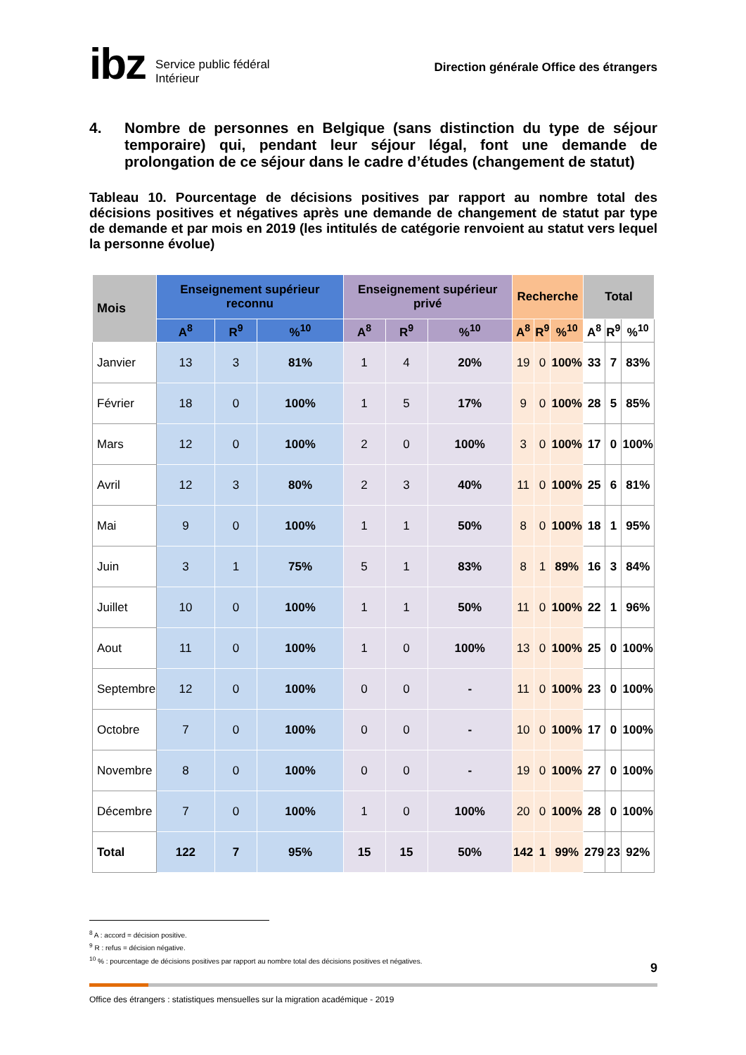ibz Service public fédéral
Intérieur
Direction générale Office des étrangers
4. Nombre de personnes en Belgique (sans distinction du type de séjour temporaire) qui, pendant leur séjour légal, font une demande de prolongation de ce séjour dans le cadre d’études (changement de statut)
Tableau 10. Pourcentage de décisions positives par rapport au nombre total des décisions positives et négatives après une demande de changement de statut par type de demande et par mois en 2019 (les intitulés de catégorie renvoient au statut vers lequel la personne évolue)
| Mois | Enseignement supérieur reconnu | | | Enseignement supérieur privé | | | Recherche | | | Total | | |
| --- | --- | --- | --- | --- | --- | --- | --- | --- | --- | --- | --- | --- |
| | A<sup>8</sup> | R<sup>9</sup> | %<sup>10</sup> | A<sup>8</sup> | R<sup>9</sup> | %<sup>10</sup> | A<sup>8</sup> | R<sup>9</sup> | %<sup>10</sup> | A<sup>8</sup> | R<sup>9</sup> | %<sup>10</sup> |
| Janvier | 13 | 3 | 81% | 1 | 4 | 20% | 19 | 0 | 100% | 33 | 7 | 83% |
| Février | 18 | 0 | 100% | 1 | 5 | 17% | 9 | 0 | 100% | 28 | 5 | 85% |
| Mars | 12 | 0 | 100% | 2 | 0 | 100% | 3 | 0 | 100% | 17 | 0 | 100% |
| Avril | 12 | 3 | 80% | 2 | 3 | 40% | 11 | 0 | 100% | 25 | 6 | 81% |
| Mai | 9 | 0 | 100% | 1 | 1 | 50% | 8 | 0 | 100% | 18 | 1 | 95% |
| Juin | 3 | 1 | 75% | 5 | 1 | 83% | 8 | 1 | 89% | 16 | 3 | 84% |
| Juillet | 10 | 0 | 100% | 1 | 1 | 50% | 11 | 0 | 100% | 22 | 1 | 96% |
| Aout | 11 | 0 | 100% | 1 | 0 | 100% | 13 | 0 | 100% | 25 | 0 | 100% |
| Septembre | 12 | 0 | 100% | 0 | 0 | - | 11 | 0 | 100% | 23 | 0 | 100% |
| Octobre | 7 | 0 | 100% | 0 | 0 | - | 10 | 0 | 100% | 17 | 0 | 100% |
| Novembre | 8 | 0 | 100% | 0 | 0 | - | 19 | 0 | 100% | 27 | 0 | 100% |
| Décembre | 7 | 0 | 100% | 1 | 0 | 100% | 20 | 0 | 100% | 28 | 0 | 100% |
| Total | 122 | 7 | 95% | 15 | 15 | 50% | 142 | 1 | 99% | 279 | 23 | 92% |
<sup>8</sup> A : accord = décision positive.
<sup>9</sup> R : refus = décision négative.
<sup>10</sup> % : pourcentage de décisions positives par rapport au nombre total des décisions positives et négatives.
9
Office des étrangers : statistiques mensuelles sur la migration académique - 2019